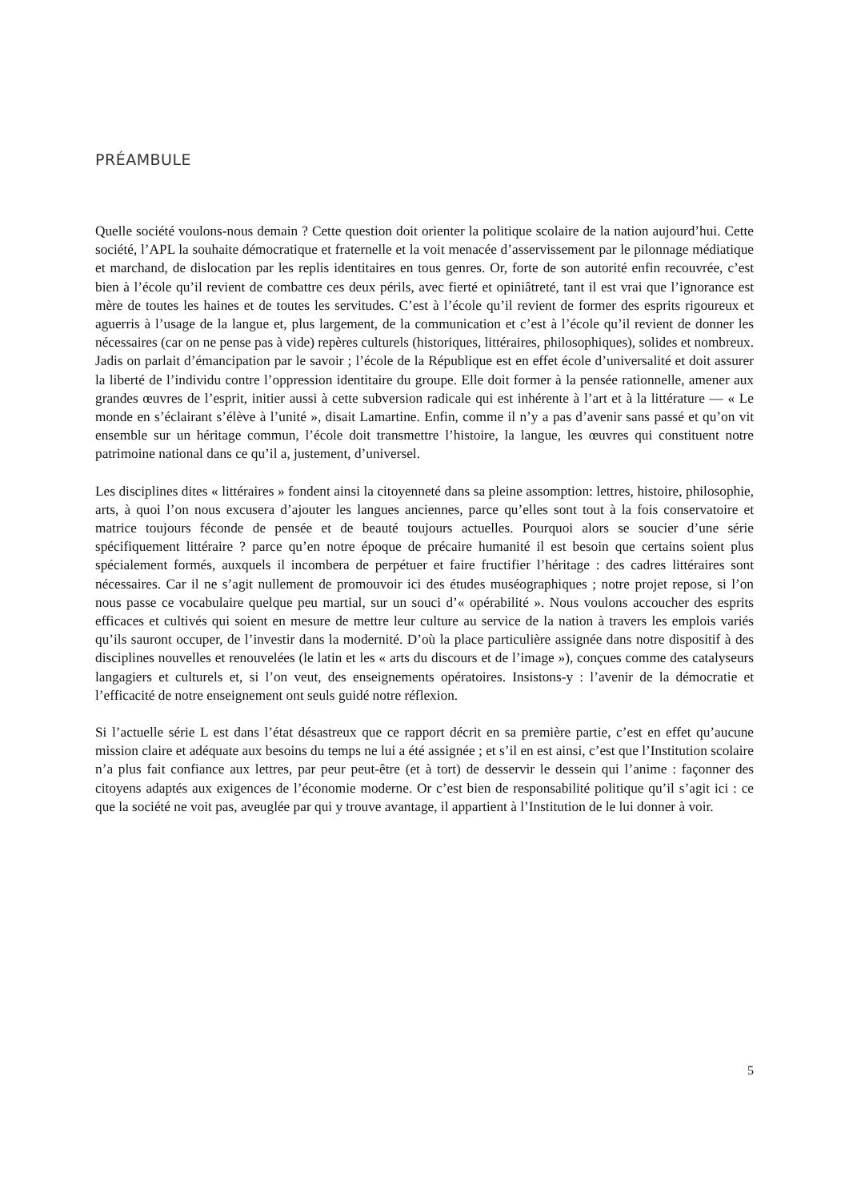PRÉAMBULE
Quelle société voulons-nous demain ? Cette question doit orienter la politique scolaire de la nation aujourd’hui. Cette société, l’APL la souhaite démocratique et fraternelle et la voit menacée d’asservissement par le pilonnage médiatique et marchand, de dislocation par les replis identitaires en tous genres. Or, forte de son autorité enfin recouvrée, c’est bien à l’école qu’il revient de combattre ces deux périls, avec fierté et opiniâtreté, tant il est vrai que l’ignorance est mère de toutes les haines et de toutes les servitudes. C’est à l’école qu’il revient de former des esprits rigoureux et aguerris à l’usage de la langue et, plus largement, de la communication et c’est à l’école qu’il revient de donner les nécessaires (car on ne pense pas à vide) repères culturels (historiques, littéraires, philosophiques), solides et nombreux. Jadis on parlait d’émancipation par le savoir ; l’école de la République est en effet école d’universalité et doit assurer la liberté de l’individu contre l’oppression identitaire du groupe. Elle doit former à la pensée rationnelle, amener aux grandes œuvres de l’esprit, initier aussi à cette subversion radicale qui est inhérente à l’art et à la littérature — « Le monde en s’éclairant s’élève à l’unité », disait Lamartine. Enfin, comme il n’y a pas d’avenir sans passé et qu’on vit ensemble sur un héritage commun, l’école doit transmettre l’histoire, la langue, les œuvres qui constituent notre patrimoine national dans ce qu’il a, justement, d’universel.
Les disciplines dites « littéraires » fondent ainsi la citoyenneté dans sa pleine assomption: lettres, histoire, philosophie, arts, à quoi l’on nous excusera d’ajouter les langues anciennes, parce qu’elles sont tout à la fois conservatoire et matrice toujours féconde de pensée et de beauté toujours actuelles. Pourquoi alors se soucier d’une série spécifiquement littéraire ? parce qu’en notre époque de précaire humanité il est besoin que certains soient plus spécialement formés, auxquels il incombera de perpétuer et faire fructifier l’héritage : des cadres littéraires sont nécessaires. Car il ne s’agit nullement de promouvoir ici des études muséographiques ; notre projet repose, si l’on nous passe ce vocabulaire quelque peu martial, sur un souci d’« opérabilité ». Nous voulons accoucher des esprits efficaces et cultivés qui soient en mesure de mettre leur culture au service de la nation à travers les emplois variés qu’ils sauront occuper, de l’investir dans la modernité. D’où la place particulière assignée dans notre dispositif à des disciplines nouvelles et renouvelées (le latin et les « arts du discours et de l’image »), conçues comme des catalyseurs langagiers et culturels et, si l’on veut, des enseignements opératoires. Insistons-y : l’avenir de la démocratie et l’efficacité de notre enseignement ont seuls guidé notre réflexion.
Si l’actuelle série L est dans l’état désastreux que ce rapport décrit en sa première partie, c’est en effet qu’aucune mission claire et adéquate aux besoins du temps ne lui a été assignée ; et s’il en est ainsi, c’est que l’Institution scolaire n’a plus fait confiance aux lettres, par peur peut-être (et à tort) de desservir le dessein qui l’anime : façonner des citoyens adaptés aux exigences de l’économie moderne. Or c’est bien de responsabilité politique qu’il s’agit ici : ce que la société ne voit pas, aveuglée par qui y trouve avantage, il appartient à l’Institution de le lui donner à voir.
5